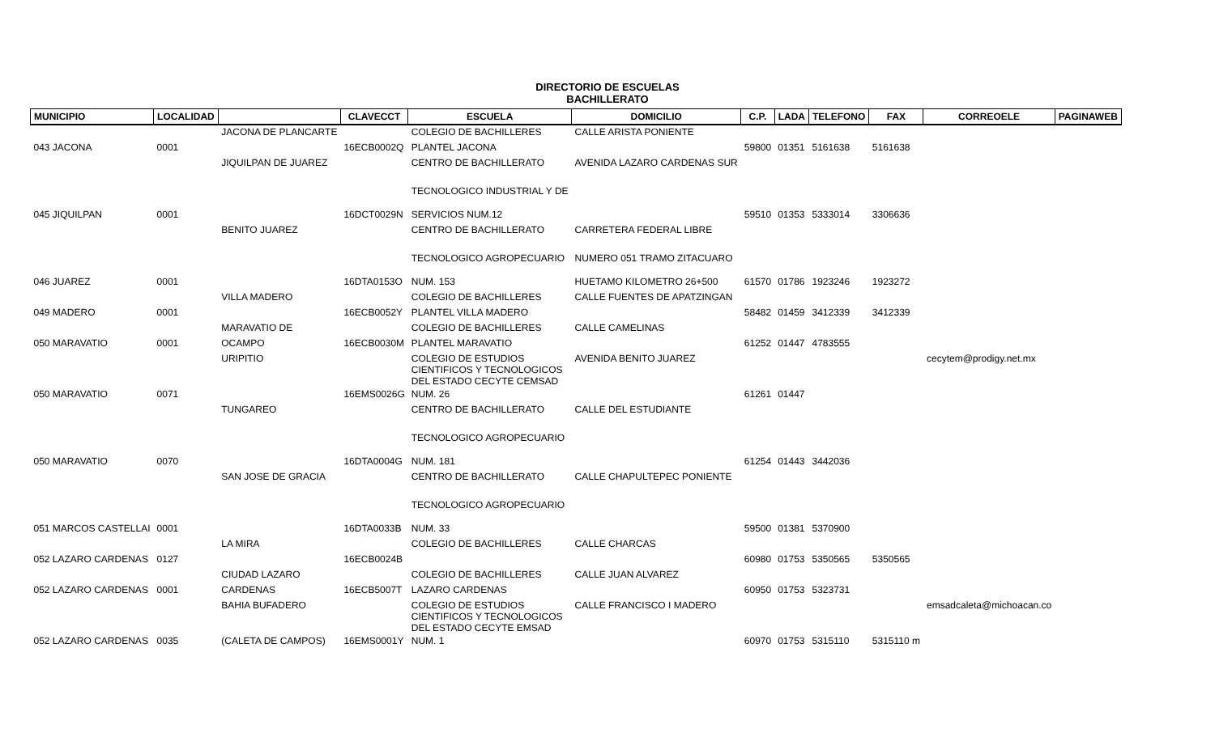DIRECTORIO DE ESCUELAS
BACHILLERATO
| MUNICIPIO | LOCALIDAD | | CLAVECCT | ESCUELA | DOMICILIO | C.P. | LADA | TELEFONO | FAX | CORREOELE | PAGINAWEB |
| --- | --- | --- | --- | --- | --- | --- | --- | --- | --- | --- | --- |
| | | JACONA DE PLANCARTE | | COLEGIO DE BACHILLERES | CALLE ARISTA PONIENTE | | | | | | |
| 043 JACONA | 0001 | | 16ECB0002Q | PLANTEL JACONA | | 59800 | 01351 | 5161638 | 5161638 | | |
| | | JIQUILPAN DE JUAREZ | | CENTRO DE BACHILLERATO | AVENIDA LAZARO CARDENAS SUR | | | | | | |
| | | | | TECNOLOGICO INDUSTRIAL Y DE | | | | | | | |
| 045 JIQUILPAN | 0001 | | 16DCT0029N | SERVICIOS NUM.12 | | 59510 | 01353 | 5333014 | 3306636 | | |
| | | BENITO JUAREZ | | CENTRO DE BACHILLERATO | CARRETERA FEDERAL LIBRE | | | | | | |
| | | | | TECNOLOGICO AGROPECUARIO | NUMERO 051 TRAMO ZITACUARO | | | | | | |
| 046 JUAREZ | 0001 | | 16DTA0153O | NUM. 153 | HUETAMO KILOMETRO 26+500 | 61570 | 01786 | 1923246 | 1923272 | | |
| | | VILLA MADERO | | COLEGIO DE BACHILLERES | CALLE FUENTES DE APATZINGAN | | | | | | |
| 049 MADERO | 0001 | | 16ECB0052Y | PLANTEL VILLA MADERO | | 58482 | 01459 | 3412339 | 3412339 | | |
| | | MARAVATIO DE | | COLEGIO DE BACHILLERES | CALLE CAMELINAS | | | | | | |
| 050 MARAVATIO | 0001 | OCAMPO | 16ECB0030M | PLANTEL MARAVATIO | | 61252 | 01447 | 4783555 | | | |
| | | URIPITIO | | COLEGIO DE ESTUDIOS CIENTIFICOS Y TECNOLOGICOS DEL ESTADO CECYTE CEMSAD | AVENIDA BENITO JUAREZ | | | | | cecytem@prodigy.net.mx | |
| 050 MARAVATIO | 0071 | | 16EMS0026G | NUM. 26 | | 61261 | 01447 | | | | |
| | | TUNGAREO | | CENTRO DE BACHILLERATO | CALLE DEL ESTUDIANTE | | | | | | |
| | | | | TECNOLOGICO AGROPECUARIO | | | | | | | |
| 050 MARAVATIO | 0070 | | 16DTA0004G | NUM. 181 | | 61254 | 01443 | 3442036 | | | |
| | | SAN JOSE DE GRACIA | | CENTRO DE BACHILLERATO | CALLE CHAPULTEPEC PONIENTE | | | | | | |
| | | | | TECNOLOGICO AGROPECUARIO | | | | | | | |
| 051 MARCOS CASTELLAI | 0001 | | 16DTA0033B | NUM. 33 | | 59500 | 01381 | 5370900 | | | |
| | | LA MIRA | | COLEGIO DE BACHILLERES | CALLE CHARCAS | | | | | | |
| 052 LAZARO CARDENAS | 0127 | | 16ECB0024B | | | 60980 | 01753 | 5350565 | 5350565 | | |
| | | CIUDAD LAZARO | | COLEGIO DE BACHILLERES | CALLE JUAN ALVAREZ | | | | | | |
| 052 LAZARO CARDENAS | 0001 | CARDENAS | 16ECB5007T | LAZARO CARDENAS | | 60950 | 01753 | 5323731 | | | |
| | | BAHIA BUFADERO | | COLEGIO DE ESTUDIOS CIENTIFICOS Y TECNOLOGICOS DEL ESTADO CECYTE EMSAD | CALLE FRANCISCO I MADERO | | | | | emsadcaleta@michoacan.co | |
| 052 LAZARO CARDENAS | 0035 | (CALETA DE CAMPOS) | 16EMS0001Y | NUM. 1 | | 60970 | 01753 | 5315110 | 5315110 m | | |